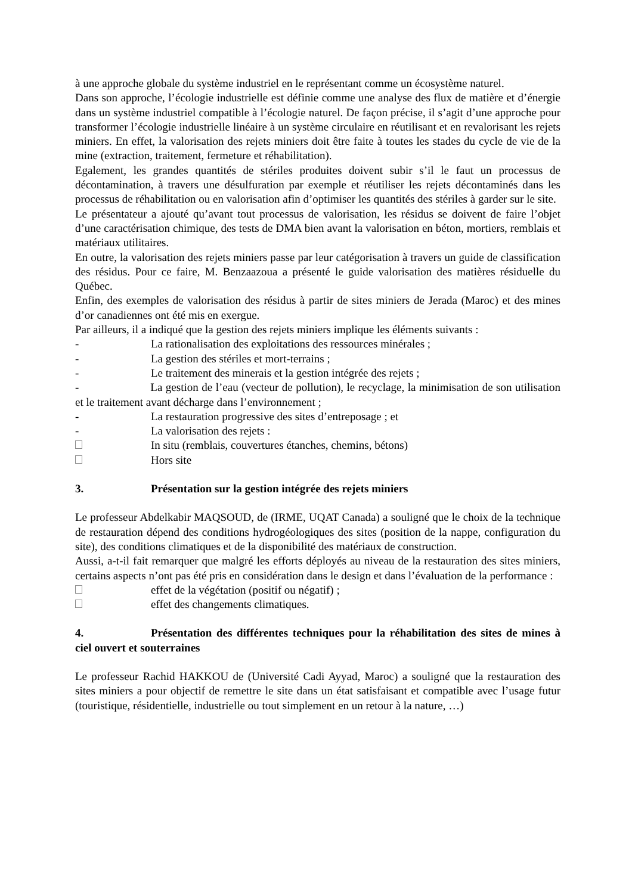à une approche globale du système industriel en le représentant comme un écosystème naturel.
Dans son approche, l’écologie industrielle est définie comme une analyse des flux de matière et d’énergie dans un système industriel compatible à l’écologie naturel. De façon précise, il s’agit d’une approche pour transformer l’écologie industrielle linéaire à un système circulaire en réutilisant et en revalorisant les rejets miniers. En effet, la valorisation des rejets miniers doit être faite à toutes les stades du cycle de vie de la mine (extraction, traitement, fermeture et réhabilitation).
Egalement, les grandes quantités de stériles produites doivent subir s’il le faut un processus de décontamination, à travers une désulfuration par exemple et réutiliser les rejets décontaminés dans les processus de réhabilitation ou en valorisation afin d’optimiser les quantités des stériles à garder sur le site.
Le présentateur a ajouté qu’avant tout processus de valorisation, les résidus se doivent de faire l’objet d’une caractérisation chimique, des tests de DMA bien avant la valorisation en béton, mortiers, remblais et matériaux utilitaires.
En outre, la valorisation des rejets miniers passe par leur catégorisation à travers un guide de classification des résidus. Pour ce faire, M. Benzaazoua a présenté le guide valorisation des matières résiduelle du Québec.
Enfin, des exemples de valorisation des résidus à partir de sites miniers de Jerada (Maroc) et des mines d’or canadiennes ont été mis en exergue.
Par ailleurs, il a indiqué que la gestion des rejets miniers implique les éléments suivants :
- La rationalisation des exploitations des ressources minérales ;
- La gestion des stériles et mort-terrains ;
- Le traitement des minerais et la gestion intégrée des rejets ;
- La gestion de l’eau (vecteur de pollution), le recyclage, la minimisation de son utilisation et le traitement avant décharge dans l’environnement ;
- La restauration progressive des sites d’entreposage ; et
- La valorisation des rejets :
In situ (remblais, couvertures étanches, chemins, bétons)
Hors site
3. Présentation sur la gestion intégrée des rejets miniers
Le professeur Abdelkabir MAQSOUD, de (IRME, UQAT Canada) a souligné que le choix de la technique de restauration dépend des conditions hydrogéologiques des sites (position de la nappe, configuration du site), des conditions climatiques et de la disponibilité des matériaux de construction.
Aussi, a-t-il fait remarquer que malgré les efforts déployés au niveau de la restauration des sites miniers, certains aspects n’ont pas été pris en considération dans le design et dans l’évaluation de la performance :
effet de la végétation (positif ou négatif) ;
effet des changements climatiques.
4. Présentation des différentes techniques pour la réhabilitation des sites de mines à ciel ouvert et souterraines
Le professeur Rachid HAKKOU de (Université Cadi Ayyad, Maroc) a souligné que la restauration des sites miniers a pour objectif de remettre le site dans un état satisfaisant et compatible avec l’usage futur (touristique, résidentielle, industrielle ou tout simplement en un retour à la nature, …)